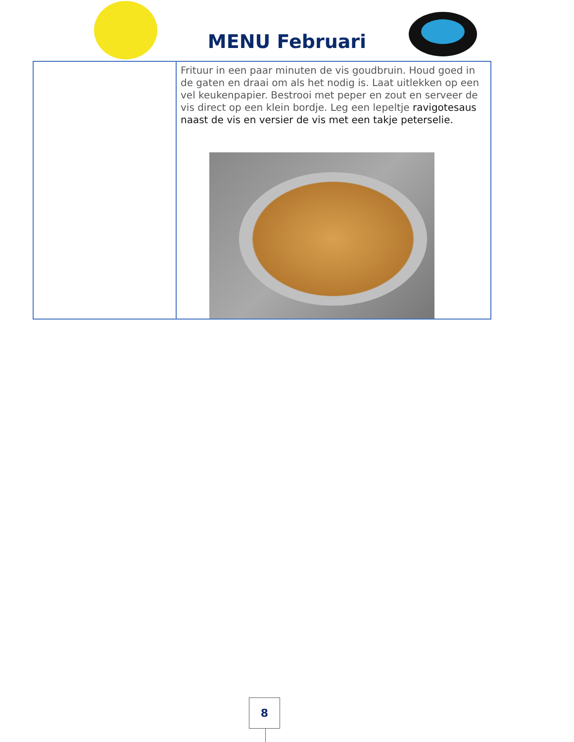MENU Februari
| | Frituur in een paar minuten de vis goudbruin. Houd goed in de gaten en draai om als het nodig is. Laat uitlekken op een vel keukenpapier. Bestrooi met peper en zout en serveer de vis direct op een klein bordje. Leg een lepeltje ravigotesaus naast de vis en versier de vis met een takje peterselie. |
8